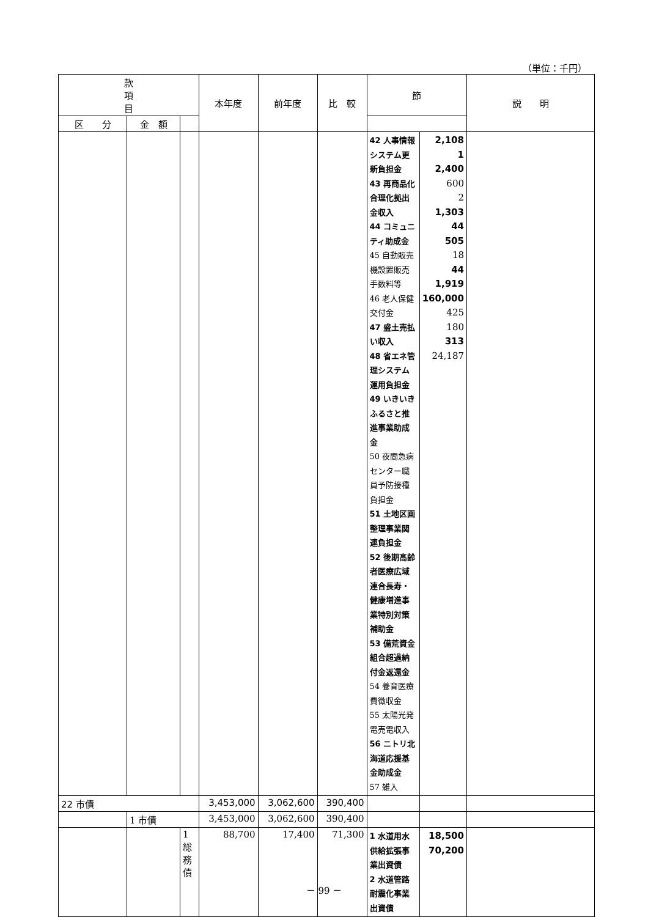（単位：千円）
| 款 項 目 | | | 本年度 | 前年度 | 比 較 | 節 | | 説 明 |
| --- | --- | --- | --- | --- | --- | --- | --- | --- |
| | | | | | | 区 分 | 金 額 | |
| | | | | | | 42 人事情報システム更新負担金 43 再商品化合理化拠出金収入 44 コミュニティ助成金 45 自動販売機設置販売手数料等 46 老人保健交付金 47 盛土売払い収入 48 省エネ管理システム運用負担金 49 いきいきふるさと推進事業助成金 50 夜間急病センター職員予防接種負担金 51 土地区画整理事業関連負担金 52 後期高齢者医療広域連合長寿・健康増進事業特別対策補助金 53 備荒資金組合超過納付金返還金 54 養育医療費徴収金 55 太陽光発電売電収入 56 ニトリ北海道応援基金助成金 57 雑入 | 2,108 1 2,400 600 2 1,303 44 505 18 44 1,919 160,000 425 180 313 24,187 | |
| 22 市債 | | | 3,453,000 | 3,062,600 | 390,400 | | | |
| | 1 市債 | | 3,453,000 | 3,062,600 | 390,400 | | | |
| | | 1 総務債 | 88,700 | 17,400 | 71,300 | 1 水道用水供給拡張事業出資債 2 水道管路耐震化事業出資債 | 18,500 70,200 | |
－ 99 －